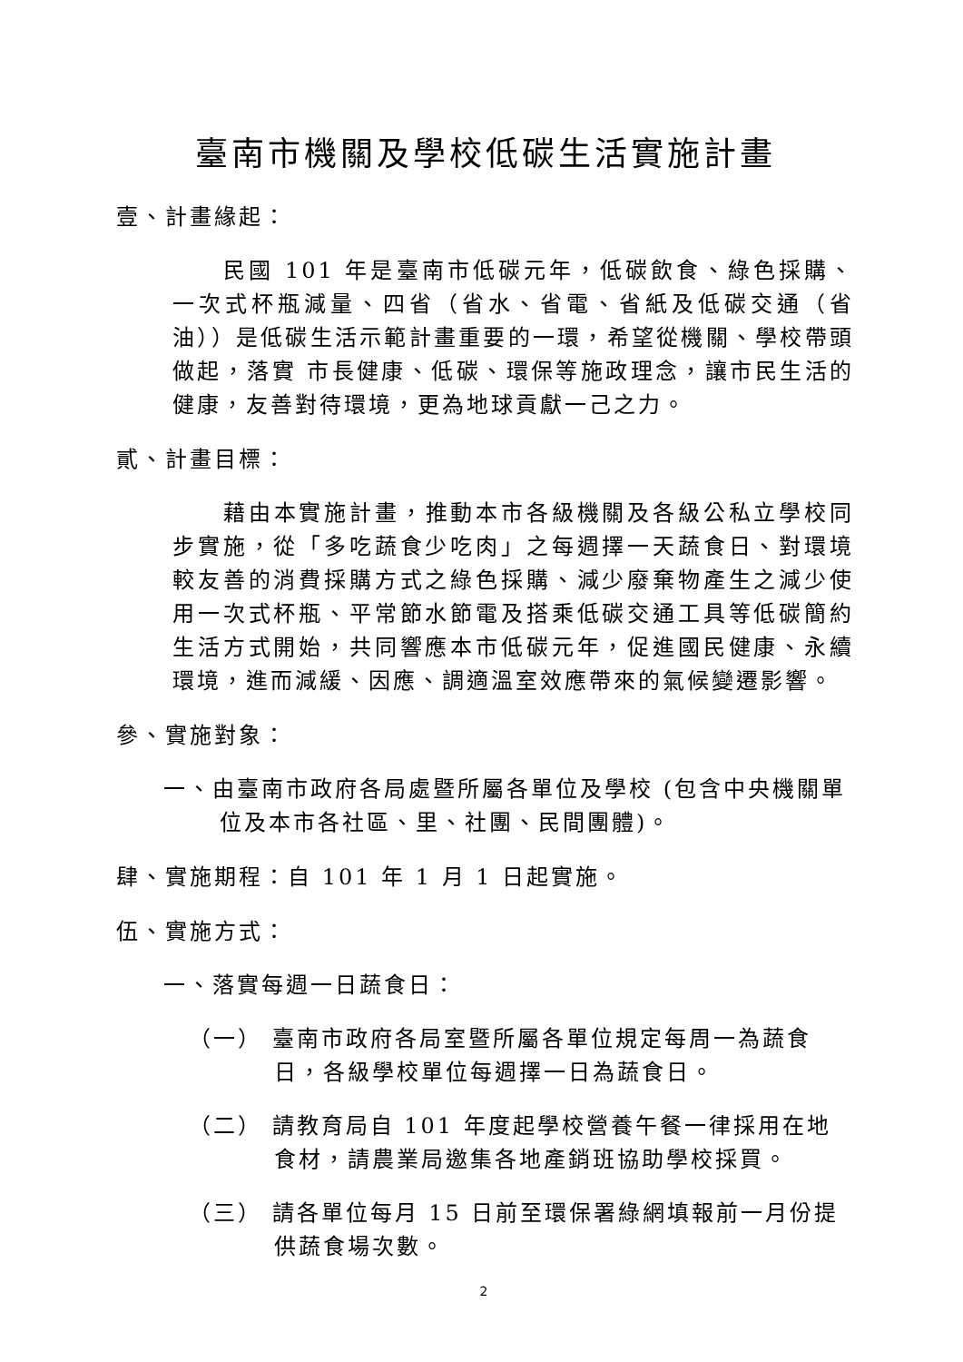臺南市機關及學校低碳生活實施計畫
壹、計畫緣起：
民國 101 年是臺南市低碳元年，低碳飲食、綠色採購、一次式杯瓶減量、四省（省水、省電、省紙及低碳交通（省油））是低碳生活示範計畫重要的一環，希望從機關、學校帶頭做起，落實 市長健康、低碳、環保等施政理念，讓市民生活的健康，友善對待環境，更為地球貢獻一己之力。
貳、計畫目標：
藉由本實施計畫，推動本市各級機關及各級公私立學校同步實施，從「多吃蔬食少吃肉」之每週擇一天蔬食日、對環境較友善的消費採購方式之綠色採購、減少廢棄物產生之減少使用一次式杯瓶、平常節水節電及搭乘低碳交通工具等低碳簡約生活方式開始，共同響應本市低碳元年，促進國民健康、永續環境，進而減緩、因應、調適溫室效應帶來的氣候變遷影響。
參、實施對象：
一、由臺南市政府各局處暨所屬各單位及學校 (包含中央機關單位及本市各社區、里、社團、民間團體)。
肆、實施期程：自 101 年 1 月 1 日起實施。
伍、實施方式：
一、落實每週一日蔬食日：
（一） 臺南市政府各局室暨所屬各單位規定每周一為蔬食日，各級學校單位每週擇一日為蔬食日。
（二） 請教育局自 101 年度起學校營養午餐一律採用在地食材，請農業局邀集各地產銷班協助學校採買。
（三） 請各單位每月 15 日前至環保署綠網填報前一月份提供蔬食場次數。
2